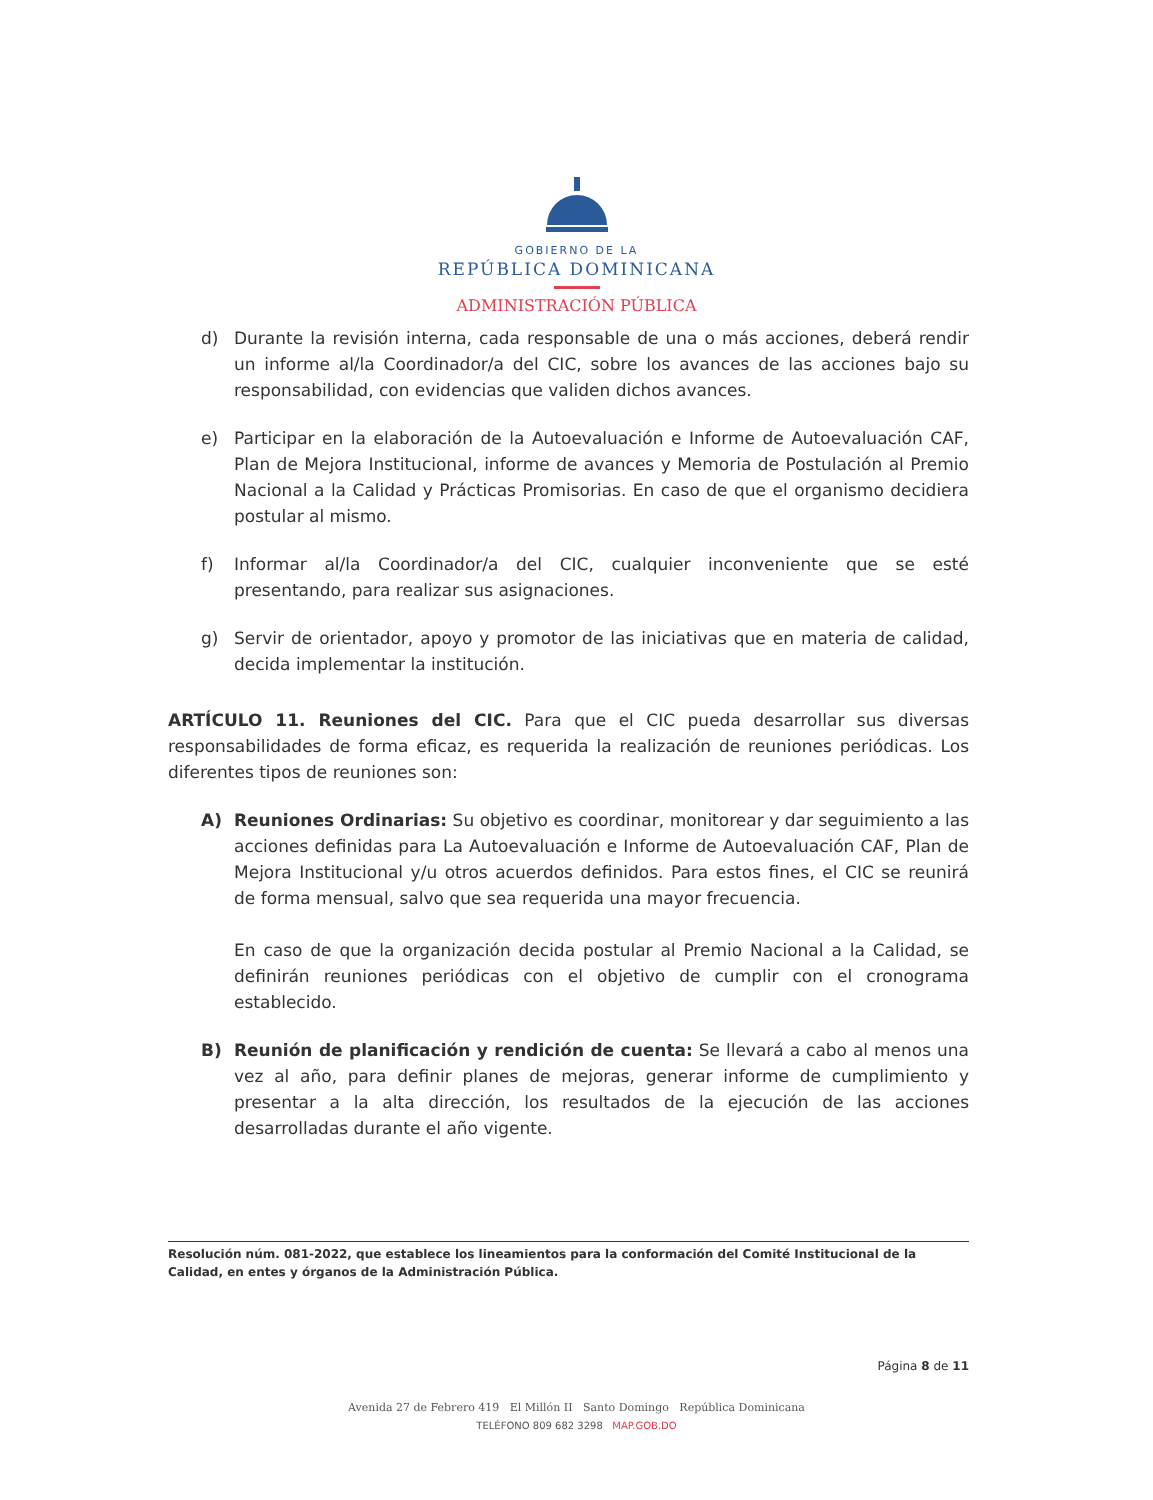GOBIERNO DE LA
REPÚBLICA DOMINICANA
ADMINISTRACIÓN PÚBLICA
d) Durante la revisión interna, cada responsable de una o más acciones, deberá rendir un informe al/la Coordinador/a del CIC, sobre los avances de las acciones bajo su responsabilidad, con evidencias que validen dichos avances.
e) Participar en la elaboración de la Autoevaluación e Informe de Autoevaluación CAF, Plan de Mejora Institucional, informe de avances y Memoria de Postulación al Premio Nacional a la Calidad y Prácticas Promisorias. En caso de que el organismo decidiera postular al mismo.
f) Informar al/la Coordinador/a del CIC, cualquier inconveniente que se esté presentando, para realizar sus asignaciones.
g) Servir de orientador, apoyo y promotor de las iniciativas que en materia de calidad, decida implementar la institución.
ARTÍCULO 11. Reuniones del CIC. Para que el CIC pueda desarrollar sus diversas responsabilidades de forma eficaz, es requerida la realización de reuniones periódicas. Los diferentes tipos de reuniones son:
A) Reuniones Ordinarias: Su objetivo es coordinar, monitorear y dar seguimiento a las acciones definidas para La Autoevaluación e Informe de Autoevaluación CAF, Plan de Mejora Institucional y/u otros acuerdos definidos. Para estos fines, el CIC se reunirá de forma mensual, salvo que sea requerida una mayor frecuencia.
En caso de que la organización decida postular al Premio Nacional a la Calidad, se definirán reuniones periódicas con el objetivo de cumplir con el cronograma establecido.
B) Reunión de planificación y rendición de cuenta: Se llevará a cabo al menos una vez al año, para definir planes de mejoras, generar informe de cumplimiento y presentar a la alta dirección, los resultados de la ejecución de las acciones desarrolladas durante el año vigente.
Resolución núm. 081-2022, que establece los lineamientos para la conformación del Comité Institucional de la Calidad, en entes y órganos de la Administración Pública.
Página 8 de 11
Avenida 27 de Febrero 419 El Millón II Santo Domingo República Dominicana
TELÉFONO 809 682 3298 MAP.GOB.DO